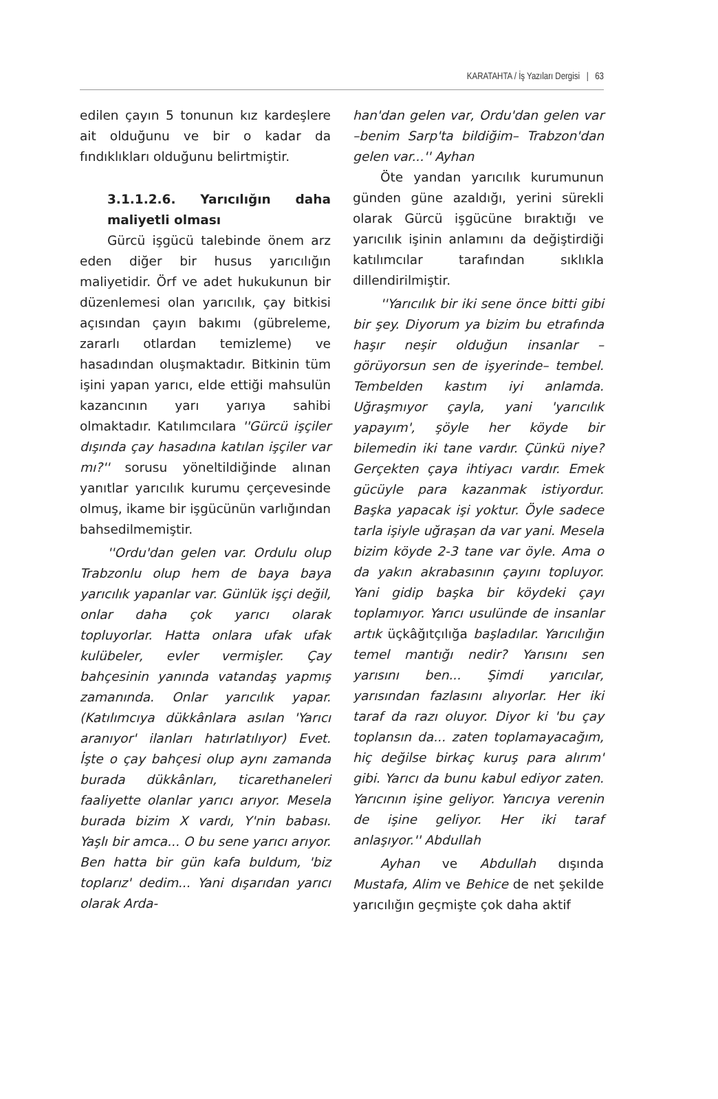KARATAHTA / İş Yazıları Dergisi | 63
edilen çayın 5 tonunun kız kardeşlere ait olduğunu ve bir o kadar da fındıklıkları olduğunu belirtmiştir.
3.1.1.2.6. Yarıcılığın daha maliyetli olması
Gürcü işgücü talebinde önem arz eden diğer bir husus yarıcılığın maliyetidir. Örf ve adet hukukunun bir düzenlemesi olan yarıcılık, çay bitkisi açısından çayın bakımı (gübreleme, zararlı otlardan temizleme) ve hasadından oluşmaktadır. Bitkinin tüm işini yapan yarıcı, elde ettiği mahsulün kazancının yarı yarıya sahibi olmaktadır. Katılımcılara ''Gürcü işçiler dışında çay hasadına katılan işçiler var mı?'' sorusu yöneltildiğinde alınan yanıtlar yarıcılık kurumu çerçevesinde olmuş, ikame bir işgücünün varlığından bahsedilmemiştir.
''Ordu'dan gelen var. Ordulu olup Trabzonlu olup hem de baya baya yarıcılık yapanlar var. Günlük işçi değil, onlar daha çok yarıcı olarak topluyorlar. Hatta onlara ufak ufak kulübeler, evler vermişler. Çay bahçesinin yanında vatandaş yapmış zamanında. Onlar yarıcılık yapar. (Katılımcıya dükkânlara asılan 'Yarıcı aranıyor' ilanları hatırlatılıyor) Evet. İşte o çay bahçesi olup aynı zamanda burada dükkânları, ticarethaneleri faaliyette olanlar yarıcı arıyor. Mesela burada bizim X vardı, Y'nin babası. Yaşlı bir amca... O bu sene yarıcı arıyor. Ben hatta bir gün kafa buldum, 'biz toplarız' dedim... Yani dışarıdan yarıcı olarak Arda-
han'dan gelen var, Ordu'dan gelen var –benim Sarp'ta bildiğim– Trabzon'dan gelen var...'' Ayhan
Öte yandan yarıcılık kurumunun günden güne azaldığı, yerini sürekli olarak Gürcü işgücüne bıraktığı ve yarıcılık işinin anlamını da değiştirdiği katılımcılar tarafından sıklıkla dillendirilmiştir.
''Yarıcılık bir iki sene önce bitti gibi bir şey. Diyorum ya bizim bu etrafında haşır neşir olduğun insanlar –görüyorsun sen de işyerinde– tembel. Tembelden kastım iyi anlamda. Uğraşmıyor çayla, yani 'yarıcılık yapayım', şöyle her köyde bir bilemedin iki tane vardır. Çünkü niye? Gerçekten çaya ihtiyacı vardır. Emek gücüyle para kazanmak istiyordur. Başka yapacak işi yoktur. Öyle sadece tarla işiyle uğraşan da var yani. Mesela bizim köyde 2-3 tane var öyle. Ama o da yakın akrabasının çayını topluyor. Yani gidip başka bir köydeki çayı toplamıyor. Yarıcı usulünde de insanlar artık üçkâğıtçılığa başladılar. Yarıcılığın temel mantığı nedir? Yarısını sen yarısını ben... Şimdi yarıcılar, yarısından fazlasını alıyorlar. Her iki taraf da razı oluyor. Diyor ki 'bu çay toplansın da... zaten toplamayacağım, hiç değilse birkaç kuruş para alırım' gibi. Yarıcı da bunu kabul ediyor zaten. Yarıcının işine geliyor. Yarıcıya verenin de işine geliyor. Her iki taraf anlaşıyor.'' Abdullah
Ayhan ve Abdullah dışında Mustafa, Alim ve Behice de net şekilde yarıcılığın geçmişte çok daha aktif